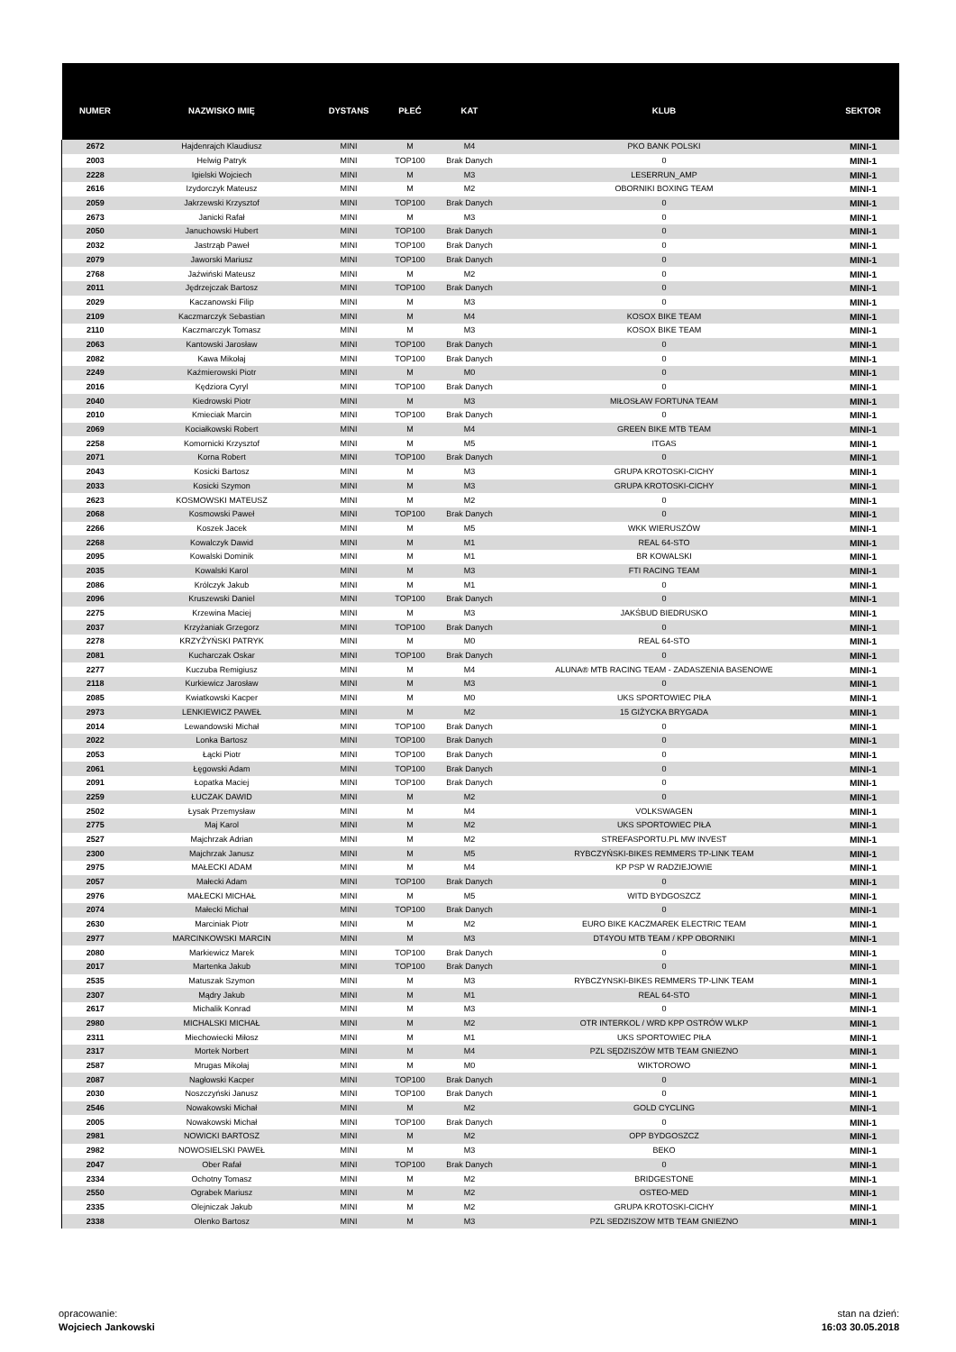| NUMER | NAZWISKO IMIĘ | DYSTANS | PŁEĆ | KAT | KLUB | SEKTOR |
| --- | --- | --- | --- | --- | --- | --- |
| 2672 | Hajdenrajch Klaudiusz | MINI | M | M4 | PKO BANK POLSKI | MINI-1 |
| 2003 | Helwig Patryk | MINI | TOP100 | Brak Danych | 0 | MINI-1 |
| 2228 | Igielski Wojciech | MINI | M | M3 | LESERRUN_AMP | MINI-1 |
| 2616 | Izydorczyk Mateusz | MINI | M | M2 | OBORNIKI BOXING TEAM | MINI-1 |
| 2059 | Jakrzewski Krzysztof | MINI | TOP100 | Brak Danych | 0 | MINI-1 |
| 2673 | Janicki Rafał | MINI | M | M3 | 0 | MINI-1 |
| 2050 | Januchowski Hubert | MINI | TOP100 | Brak Danych | 0 | MINI-1 |
| 2032 | Jastrząb Paweł | MINI | TOP100 | Brak Danych | 0 | MINI-1 |
| 2079 | Jaworski Mariusz | MINI | TOP100 | Brak Danych | 0 | MINI-1 |
| 2768 | Jaźwiński Mateusz | MINI | M | M2 | 0 | MINI-1 |
| 2011 | Jędrzejczak Bartosz | MINI | TOP100 | Brak Danych | 0 | MINI-1 |
| 2029 | Kaczanowski Filip | MINI | M | M3 | 0 | MINI-1 |
| 2109 | Kaczmarczyk Sebastian | MINI | M | M4 | KOSOX BIKE TEAM | MINI-1 |
| 2110 | Kaczmarczyk Tomasz | MINI | M | M3 | KOSOX BIKE TEAM | MINI-1 |
| 2063 | Kantowski Jarosław | MINI | TOP100 | Brak Danych | 0 | MINI-1 |
| 2082 | Kawa Mikołaj | MINI | TOP100 | Brak Danych | 0 | MINI-1 |
| 2249 | Kaźmierowski Piotr | MINI | M | M0 | 0 | MINI-1 |
| 2016 | Kędziora Cyryl | MINI | TOP100 | Brak Danych | 0 | MINI-1 |
| 2040 | Kiedrowski Piotr | MINI | M | M3 | MIŁOSŁAW FORTUNA TEAM | MINI-1 |
| 2010 | Kmieciak Marcin | MINI | TOP100 | Brak Danych | 0 | MINI-1 |
| 2069 | Kociałkowski Robert | MINI | M | M4 | GREEN BIKE MTB TEAM | MINI-1 |
| 2258 | Komornicki Krzysztof | MINI | M | M5 | ITGAS | MINI-1 |
| 2071 | Korna Robert | MINI | TOP100 | Brak Danych | 0 | MINI-1 |
| 2043 | Kosicki Bartosz | MINI | M | M3 | GRUPA KROTOSKI-CICHY | MINI-1 |
| 2033 | Kosicki Szymon | MINI | M | M3 | GRUPA KROTOSKI-CICHY | MINI-1 |
| 2623 | KOSMOWSKI MATEUSZ | MINI | M | M2 | 0 | MINI-1 |
| 2068 | Kosmowski Paweł | MINI | TOP100 | Brak Danych | 0 | MINI-1 |
| 2266 | Koszek Jacek | MINI | M | M5 | WKK WIERUSZÓW | MINI-1 |
| 2268 | Kowalczyk Dawid | MINI | M | M1 | REAL 64-STO | MINI-1 |
| 2095 | Kowalski Dominik | MINI | M | M1 | BR KOWALSKI | MINI-1 |
| 2035 | Kowalski Karol | MINI | M | M3 | FTI RACING TEAM | MINI-1 |
| 2086 | Królczyk Jakub | MINI | M | M1 | 0 | MINI-1 |
| 2096 | Kruszewski Daniel | MINI | TOP100 | Brak Danych | 0 | MINI-1 |
| 2275 | Krzewina Maciej | MINI | M | M3 | JAKŚBUD BIEDRUSKO | MINI-1 |
| 2037 | Krzyżaniak Grzegorz | MINI | TOP100 | Brak Danych | 0 | MINI-1 |
| 2278 | KRZYŻYŃSKI PATRYK | MINI | M | M0 | REAL 64-STO | MINI-1 |
| 2081 | Kucharczak Oskar | MINI | TOP100 | Brak Danych | 0 | MINI-1 |
| 2277 | Kuczuba Remigiusz | MINI | M | M4 | ALUNA® MTB RACING TEAM - ZADASZENIA BASENOWE | MINI-1 |
| 2118 | Kurkiewicz Jarosław | MINI | M | M3 | 0 | MINI-1 |
| 2085 | Kwiatkowski Kacper | MINI | M | M0 | UKS SPORTOWIEC PIŁA | MINI-1 |
| 2973 | LENKIEWICZ PAWEŁ | MINI | M | M2 | 15 GIŻYCKA BRYGADA | MINI-1 |
| 2014 | Lewandowski Michał | MINI | TOP100 | Brak Danych | 0 | MINI-1 |
| 2022 | Lonka Bartosz | MINI | TOP100 | Brak Danych | 0 | MINI-1 |
| 2053 | Łącki Piotr | MINI | TOP100 | Brak Danych | 0 | MINI-1 |
| 2061 | Łęgowski Adam | MINI | TOP100 | Brak Danych | 0 | MINI-1 |
| 2091 | Łopatka Maciej | MINI | TOP100 | Brak Danych | 0 | MINI-1 |
| 2259 | ŁUCZAK DAWID | MINI | M | M2 | 0 | MINI-1 |
| 2502 | Łysak Przemysław | MINI | M | M4 | VOLKSWAGEN | MINI-1 |
| 2775 | Maj Karol | MINI | M | M2 | UKS SPORTOWIEC PIŁA | MINI-1 |
| 2527 | Majchrzak Adrian | MINI | M | M2 | STREFASPORTU.PL MW INVEST | MINI-1 |
| 2300 | Majchrzak Janusz | MINI | M | M5 | RYBCZYŃSKI-BIKES REMMERS TP-LINK TEAM | MINI-1 |
| 2975 | MAŁECKI ADAM | MINI | M | M4 | KP PSP W RADZIEJOWIE | MINI-1 |
| 2057 | Małecki Adam | MINI | TOP100 | Brak Danych | 0 | MINI-1 |
| 2976 | MAŁECKI MICHAŁ | MINI | M | M5 | WITD BYDGOSZCZ | MINI-1 |
| 2074 | Małecki Michał | MINI | TOP100 | Brak Danych | 0 | MINI-1 |
| 2630 | Marciniak Piotr | MINI | M | M2 | EURO BIKE KACZMAREK ELECTRIC TEAM | MINI-1 |
| 2977 | MARCINKOWSKI MARCIN | MINI | M | M3 | DT4YOU MTB TEAM / KPP OBORNIKI | MINI-1 |
| 2080 | Markiewicz Marek | MINI | TOP100 | Brak Danych | 0 | MINI-1 |
| 2017 | Martenka Jakub | MINI | TOP100 | Brak Danych | 0 | MINI-1 |
| 2535 | Matuszak Szymon | MINI | M | M3 | RYBCZYNSKI-BIKES REMMERS TP-LINK TEAM | MINI-1 |
| 2307 | Mądry Jakub | MINI | M | M1 | REAL 64-STO | MINI-1 |
| 2617 | Michalik Konrad | MINI | M | M3 | 0 | MINI-1 |
| 2980 | MICHALSKI MICHAŁ | MINI | M | M2 | OTR INTERKOL / WRD KPP OSTRÓW WLKP | MINI-1 |
| 2311 | Miechowiecki Miłosz | MINI | M | M1 | UKS SPORTOWIEC PIŁA | MINI-1 |
| 2317 | Mortek Norbert | MINI | M | M4 | PZL SĘDZISZÓW MTB TEAM GNIEZNO | MINI-1 |
| 2587 | Mrugas Mikołaj | MINI | M | M0 | WIKTOROWO | MINI-1 |
| 2087 | Nagłowski Kacper | MINI | TOP100 | Brak Danych | 0 | MINI-1 |
| 2030 | Noszczyński Janusz | MINI | TOP100 | Brak Danych | 0 | MINI-1 |
| 2546 | Nowakowski Michał | MINI | M | M2 | GOLD CYCLING | MINI-1 |
| 2005 | Nowakowski Michał | MINI | TOP100 | Brak Danych | 0 | MINI-1 |
| 2981 | NOWICKI BARTOSZ | MINI | M | M2 | OPP BYDGOSZCZ | MINI-1 |
| 2982 | NOWOSIELSKI PAWEŁ | MINI | M | M3 | BEKO | MINI-1 |
| 2047 | Ober Rafał | MINI | TOP100 | Brak Danych | 0 | MINI-1 |
| 2334 | Ochotny Tomasz | MINI | M | M2 | BRIDGESTONE | MINI-1 |
| 2550 | Ograbek Mariusz | MINI | M | M2 | OSTEO-MED | MINI-1 |
| 2335 | Olejniczak Jakub | MINI | M | M2 | GRUPA KROTOSKI-CICHY | MINI-1 |
| 2338 | Olenko Bartosz | MINI | M | M3 | PZL SEDZISZOW MTB TEAM GNIEZNO | MINI-1 |
opracowanie:
Wojciech Jankowski
stan na dzień:
16:03 30.05.2018